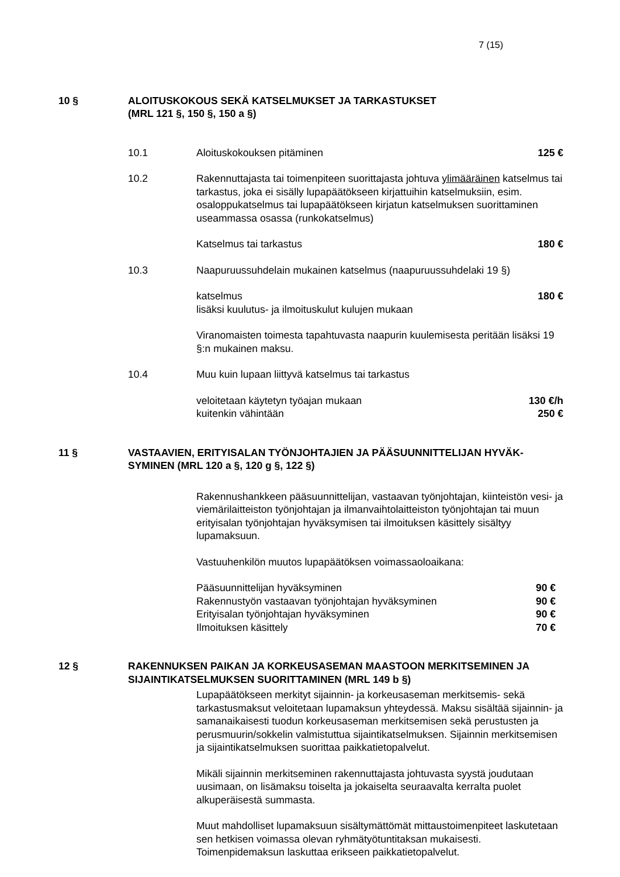7 (15)
10 § ALOITUSKOKOUS SEKÄ KATSELMUKSET JA TARKASTUKSET
(MRL 121 §, 150 §, 150 a §)
10.1 Aloituskokouksen pitäminen 125 €
10.2 Rakennuttajasta tai toimenpiteen suorittajasta johtuva ylimääräinen katselmus tai tarkastus, joka ei sisälly lupapäätökseen kirjattuihin katselmuksiin, esim. osaloppukatselmus tai lupapäätökseen kirjatun katselmuksen suorittaminen useammassa osassa (runkokatselmus)
Katselmus tai tarkastus 180 €
10.3 Naapuruussuhdelain mukainen katselmus (naapuruussuhdelaki 19 §)
katselmus 180 €
lisäksi kuulutus- ja ilmoituskulut kulujen mukaan
Viranomaisten toimesta tapahtuvasta naapurin kuulemisesta peritään lisäksi 19 §:n mukainen maksu.
10.4 Muu kuin lupaan liittyvä katselmus tai tarkastus
veloitetaan käytetyn työajan mukaan 130 €/h
kuitenkin vähintään 250 €
11 § VASTAAVIEN, ERITYISALAN TYÖNJOHTAJIEN JA PÄÄSUUNNITTELIJAN HYVÄK-SYMINEN (MRL 120 a §, 120 g §, 122 §)
Rakennushankkeen pääsuunnittelijan, vastaavan työnjohtajan, kiinteistön vesi- ja viemärilaitteiston työnjohtajan ja ilmanvaihtolaitteiston työnjohtajan tai muun erityisalan työnjohtajan hyväksymisen tai ilmoituksen käsittely sisältyy lupamaksuun.
Vastuuhenkilön muutos lupapäätöksen voimassaoloaikana:
Pääsuunnittelijan hyväksyminen 90 €
Rakennustyön vastaavan työnjohtajan hyväksyminen 90 €
Erityisalan työnjohtajan hyväksyminen 90 €
Ilmoituksen käsittely 70 €
12 § RAKENNUKSEN PAIKAN JA KORKEUSASEMAN MAASTOON MERKITSEMINEN JA SIJAINTIKATSELMUKSEN SUORITTAMINEN (MRL 149 b §)
Lupapäätökseen merkityt sijainnin- ja korkeusaseman merkitsemis- sekä tarkastusmaksut veloitetaan lupamaksun yhteydessä. Maksu sisältää sijainnin- ja samanaikaisesti tuodun korkeusaseman merkitsemisen sekä perustusten ja perusmuurin/sokkelin valmistuttua sijaintikatselmuksen. Sijainnin merkitsemisen ja sijaintikatselmuksen suorittaa paikkatietopalvelut.
Mikäli sijainnin merkitseminen rakennuttajasta johtuvasta syystä joudutaan uusimaan, on lisämaksu toiselta ja jokaiselta seuraavalta kerralta puolet alkuperäisestä summasta.
Muut mahdolliset lupamaksuun sisältymättömät mittaustoimenpiteet laskutetaan sen hetkisen voimassa olevan ryhmätyötuntitaksan mukaisesti. Toimenpidemaksun laskuttaa erikseen paikkatietopalvelut.